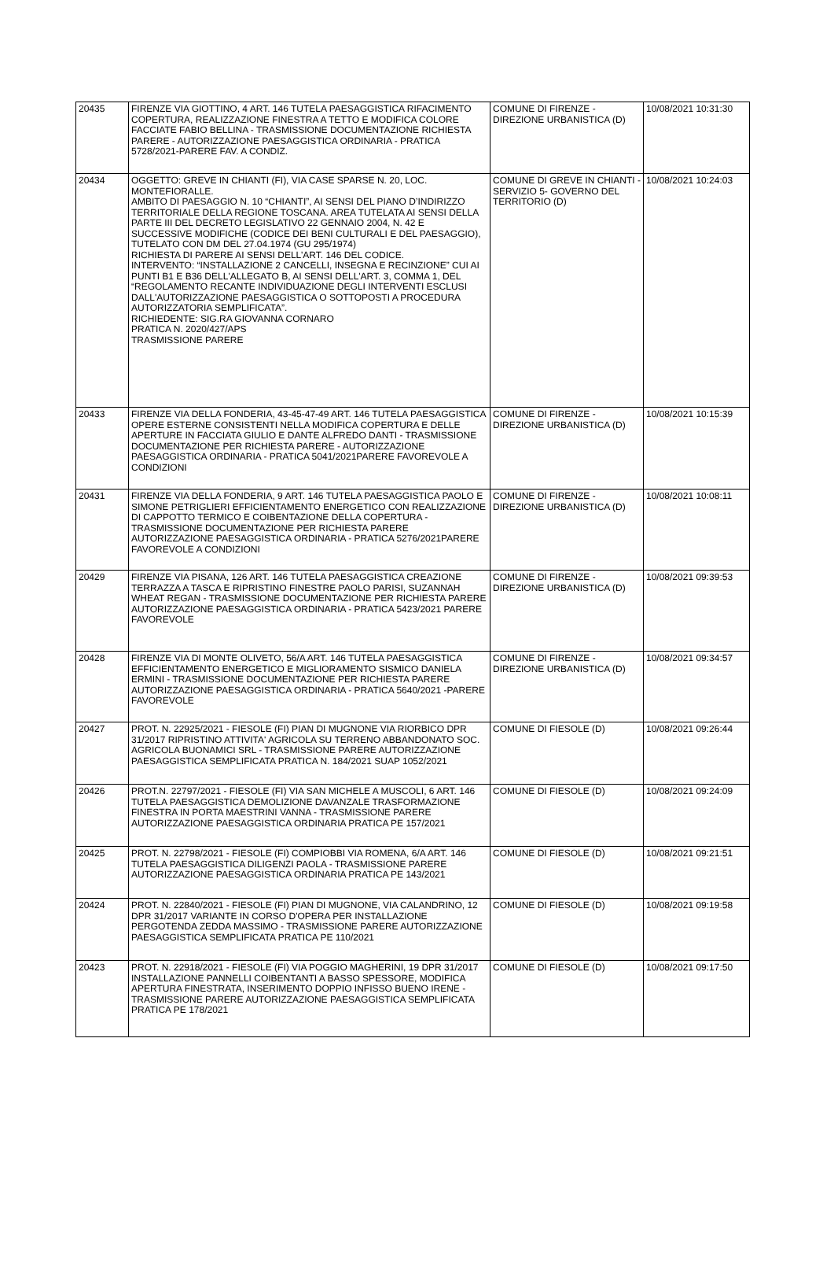| 20435 | FIRENZE VIA GIOTTINO, 4 ART. 146 TUTELA PAESAGGISTICA RIFACIMENTO COPERTURA, REALIZZAZIONE FINESTRA A TETTO E MODIFICA COLORE FACCIATE FABIO BELLINA - TRASMISSIONE DOCUMENTAZIONE RICHIESTA PARERE - AUTORIZZAZIONE PAESAGGISTICA ORDINARIA - PRATICA 5728/2021-PARERE FAV. A CONDIZ. | COMUNE DI FIRENZE - DIREZIONE URBANISTICA (D) | 10/08/2021 10:31:30 |
| 20434 | OGGETTO: GREVE IN CHIANTI (FI), VIA CASE SPARSE N. 20, LOC. MONTEFIORALLE. AMBITO DI PAESAGGIO N. 10 “CHIANTI”, AI SENSI DEL PIANO D’INDIRIZZO TERRITORIALE DELLA REGIONE TOSCANA. AREA TUTELATA AI SENSI DELLA PARTE III DEL DECRETO LEGISLATIVO 22 GENNAIO 2004, N. 42 E SUCCESSIVE MODIFICHE (CODICE DEI BENI CULTURALI E DEL PAESAGGIO), TUTELATO CON DM DEL 27.04.1974 (GU 295/1974) RICHIESTA DI PARERE AI SENSI DELL’ART. 146 DEL CODICE. INTERVENTO: “INSTALLAZIONE 2 CANCELLI, INSEGNA E RECINZIONE” CUI AI PUNTI B1 E B36 DELL'ALLEGATO B, AI SENSI DELL'ART. 3, COMMA 1, DEL “REGOLAMENTO RECANTE INDIVIDUAZIONE DEGLI INTERVENTI ESCLUSI DALL'AUTORIZZAZIONE PAESAGGISTICA O SOTTOPOSTI A PROCEDURA AUTORIZZATORIA SEMPLIFICATA”. RICHIEDENTE: SIG.RA GIOVANNA CORNARO PRATICA N. 2020/427/APS TRASMISSIONE PARERE | COMUNE DI GREVE IN CHIANTI - SERVIZIO 5- GOVERNO DEL TERRITORIO (D) | 10/08/2021 10:24:03 |
| 20433 | FIRENZE VIA DELLA FONDERIA, 43-45-47-49 ART. 146 TUTELA PAESAGGISTICA OPERE ESTERNE CONSISTENTI NELLA MODIFICA COPERTURA E DELLE APERTURE IN FACCIATA GIULIO E DANTE ALFREDO DANTI - TRASMISSIONE DOCUMENTAZIONE PER RICHIESTA PARERE - AUTORIZZAZIONE PAESAGGISTICA ORDINARIA - PRATICA 5041/2021PARERE FAVOREVOLE A CONDIZIONI | COMUNE DI FIRENZE - DIREZIONE URBANISTICA (D) | 10/08/2021 10:15:39 |
| 20431 | FIRENZE VIA DELLA FONDERIA, 9 ART. 146 TUTELA PAESAGGISTICA PAOLO E SIMONE PETRIGLIERI EFFICIENTAMENTO ENERGETICO CON REALIZZAZIONE DI CAPPOTTO TERMICO E COIBENTAZIONE DELLA COPERTURA - TRASMISSIONE DOCUMENTAZIONE PER RICHIESTA PARERE AUTORIZZAZIONE PAESAGGISTICA ORDINARIA - PRATICA 5276/2021PARERE FAVOREVOLE A CONDIZIONI | COMUNE DI FIRENZE - DIREZIONE URBANISTICA (D) | 10/08/2021 10:08:11 |
| 20429 | FIRENZE VIA PISANA, 126 ART. 146 TUTELA PAESAGGISTICA CREAZIONE TERRAZZA A TASCA E RIPRISTINO FINESTRE PAOLO PARISI, SUZANNAH WHEAT REGAN - TRASMISSIONE DOCUMENTAZIONE PER RICHIESTA PARERE AUTORIZZAZIONE PAESAGGISTICA ORDINARIA - PRATICA 5423/2021 PARERE FAVOREVOLE | COMUNE DI FIRENZE - DIREZIONE URBANISTICA (D) | 10/08/2021 09:39:53 |
| 20428 | FIRENZE VIA DI MONTE OLIVETO, 56/A ART. 146 TUTELA PAESAGGISTICA EFFICIENTAMENTO ENERGETICO E MIGLIORAMENTO SISMICO DANIELA ERMINI - TRASMISSIONE DOCUMENTAZIONE PER RICHIESTA PARERE AUTORIZZAZIONE PAESAGGISTICA ORDINARIA - PRATICA 5640/2021 -PARERE FAVOREVOLE | COMUNE DI FIRENZE - DIREZIONE URBANISTICA (D) | 10/08/2021 09:34:57 |
| 20427 | PROT. N. 22925/2021 - FIESOLE (FI) PIAN DI MUGNONE VIA RIORBICO DPR 31/2017 RIPRISTINO ATTIVITA' AGRICOLA SU TERRENO ABBANDONATO SOC. AGRICOLA BUONAMICI SRL - TRASMISSIONE PARERE AUTORIZZAZIONE PAESAGGISTICA SEMPLIFICATA PRATICA N. 184/2021 SUAP 1052/2021 | COMUNE DI FIESOLE (D) | 10/08/2021 09:26:44 |
| 20426 | PROT.N. 22797/2021 - FIESOLE (FI) VIA SAN MICHELE A MUSCOLI, 6 ART. 146 TUTELA PAESAGGISTICA DEMOLIZIONE DAVANZALE TRASFORMAZIONE FINESTRA IN PORTA MAESTRINI VANNA - TRASMISSIONE PARERE AUTORIZZAZIONE PAESAGGISTICA ORDINARIA PRATICA PE 157/2021 | COMUNE DI FIESOLE (D) | 10/08/2021 09:24:09 |
| 20425 | PROT. N. 22798/2021 - FIESOLE (FI) COMPIOBBI VIA ROMENA, 6/A ART. 146 TUTELA PAESAGGISTICA DILIGENZI PAOLA - TRASMISSIONE PARERE AUTORIZZAZIONE PAESAGGISTICA ORDINARIA PRATICA PE 143/2021 | COMUNE DI FIESOLE (D) | 10/08/2021 09:21:51 |
| 20424 | PROT. N. 22840/2021 - FIESOLE (FI) PIAN DI MUGNONE, VIA CALANDRINO, 12 DPR 31/2017 VARIANTE IN CORSO D'OPERA PER INSTALLAZIONE PERGOTENDA ZEDDA MASSIMO - TRASMISSIONE PARERE AUTORIZZAZIONE PAESAGGISTICA SEMPLIFICATA PRATICA PE 110/2021 | COMUNE DI FIESOLE (D) | 10/08/2021 09:19:58 |
| 20423 | PROT. N. 22918/2021 - FIESOLE (FI) VIA POGGIO MAGHERINI, 19 DPR 31/2017 INSTALLAZIONE PANNELLI COIBENTANTI A BASSO SPESSORE, MODIFICA APERTURA FINESTRATA, INSERIMENTO DOPPIO INFISSO BUENO IRENE - TRASMISSIONE PARERE AUTORIZZAZIONE PAESAGGISTICA SEMPLIFICATA PRATICA PE 178/2021 | COMUNE DI FIESOLE (D) | 10/08/2021 09:17:50 |